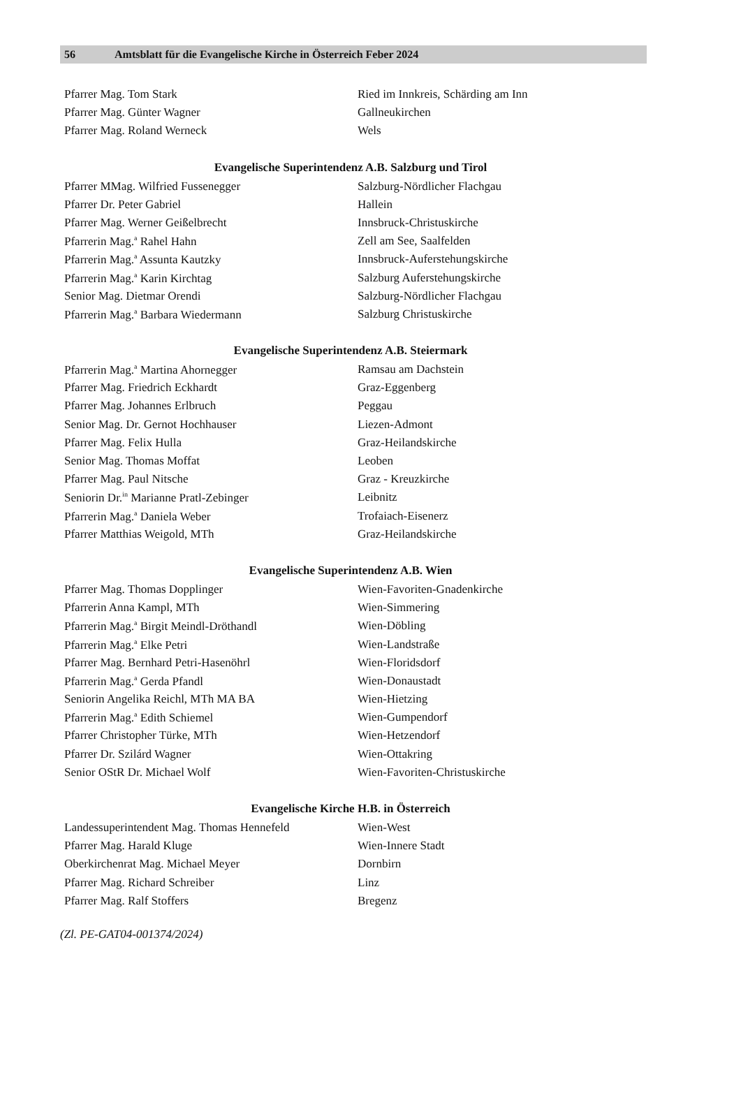56 Amtsblatt für die Evangelische Kirche in Österreich Feber 2024
| Pfarrer Mag. Tom Stark | Ried im Innkreis, Schärding am Inn |
| Pfarrer Mag. Günter Wagner | Gallneukirchen |
| Pfarrer Mag. Roland Werneck | Wels |
Evangelische Superintendenz A.B. Salzburg und Tirol
| Pfarrer MMag. Wilfried Fussenegger | Salzburg-Nördlicher Flachgau |
| Pfarrer Dr. Peter Gabriel | Hallein |
| Pfarrer Mag. Werner Geißelbrecht | Innsbruck-Christuskirche |
| Pfarrerin Mag.<sup>a</sup> Rahel Hahn | Zell am See, Saalfelden |
| Pfarrerin Mag.<sup>a</sup> Assunta Kautzky | Innsbruck-Auferstehungskirche |
| Pfarrerin Mag.<sup>a</sup> Karin Kirchtag | Salzburg Auferstehungskirche |
| Senior Mag. Dietmar Orendi | Salzburg-Nördlicher Flachgau |
| Pfarrerin Mag.<sup>a</sup> Barbara Wiedermann | Salzburg Christuskirche |
Evangelische Superintendenz A.B. Steiermark
| Pfarrerin Mag.<sup>a</sup> Martina Ahornegger | Ramsau am Dachstein |
| Pfarrer Mag. Friedrich Eckhardt | Graz-Eggenberg |
| Pfarrer Mag. Johannes Erlbruch | Peggau |
| Senior Mag. Dr. Gernot Hochhauser | Liezen-Admont |
| Pfarrer Mag. Felix Hulla | Graz-Heilandskirche |
| Senior Mag. Thomas Moffat | Leoben |
| Pfarrer Mag. Paul Nitsche | Graz - Kreuzkirche |
| Seniorin Dr.<sup>in</sup> Marianne Pratl-Zebinger | Leibnitz |
| Pfarrerin Mag.<sup>a</sup> Daniela Weber | Trofaiach-Eisenerz |
| Pfarrer Matthias Weigold, MTh | Graz-Heilandskirche |
Evangelische Superintendenz A.B. Wien
| Pfarrer Mag. Thomas Dopplinger | Wien-Favoriten-Gnadenkirche |
| Pfarrerin Anna Kampl, MTh | Wien-Simmering |
| Pfarrerin Mag.<sup>a</sup> Birgit Meindl-Dröthandl | Wien-Döbling |
| Pfarrerin Mag.<sup>a</sup> Elke Petri | Wien-Landstraße |
| Pfarrer Mag. Bernhard Petri-Hasenöhrl | Wien-Floridsdorf |
| Pfarrerin Mag.<sup>a</sup> Gerda Pfandl | Wien-Donaustadt |
| Seniorin Angelika Reichl, MTh MA BA | Wien-Hietzing |
| Pfarrerin Mag.<sup>a</sup> Edith Schiemel | Wien-Gumpendorf |
| Pfarrer Christopher Türke, MTh | Wien-Hetzendorf |
| Pfarrer Dr. Szilárd Wagner | Wien-Ottakring |
| Senior OStR Dr. Michael Wolf | Wien-Favoriten-Christuskirche |
Evangelische Kirche H.B. in Österreich
| Landessuperintendent Mag. Thomas Hennefeld | Wien-West |
| Pfarrer Mag. Harald Kluge | Wien-Innere Stadt |
| Oberkirchenrat Mag. Michael Meyer | Dornbirn |
| Pfarrer Mag. Richard Schreiber | Linz |
| Pfarrer Mag. Ralf Stoffers | Bregenz |
(Zl. PE-GAT04-001374/2024)